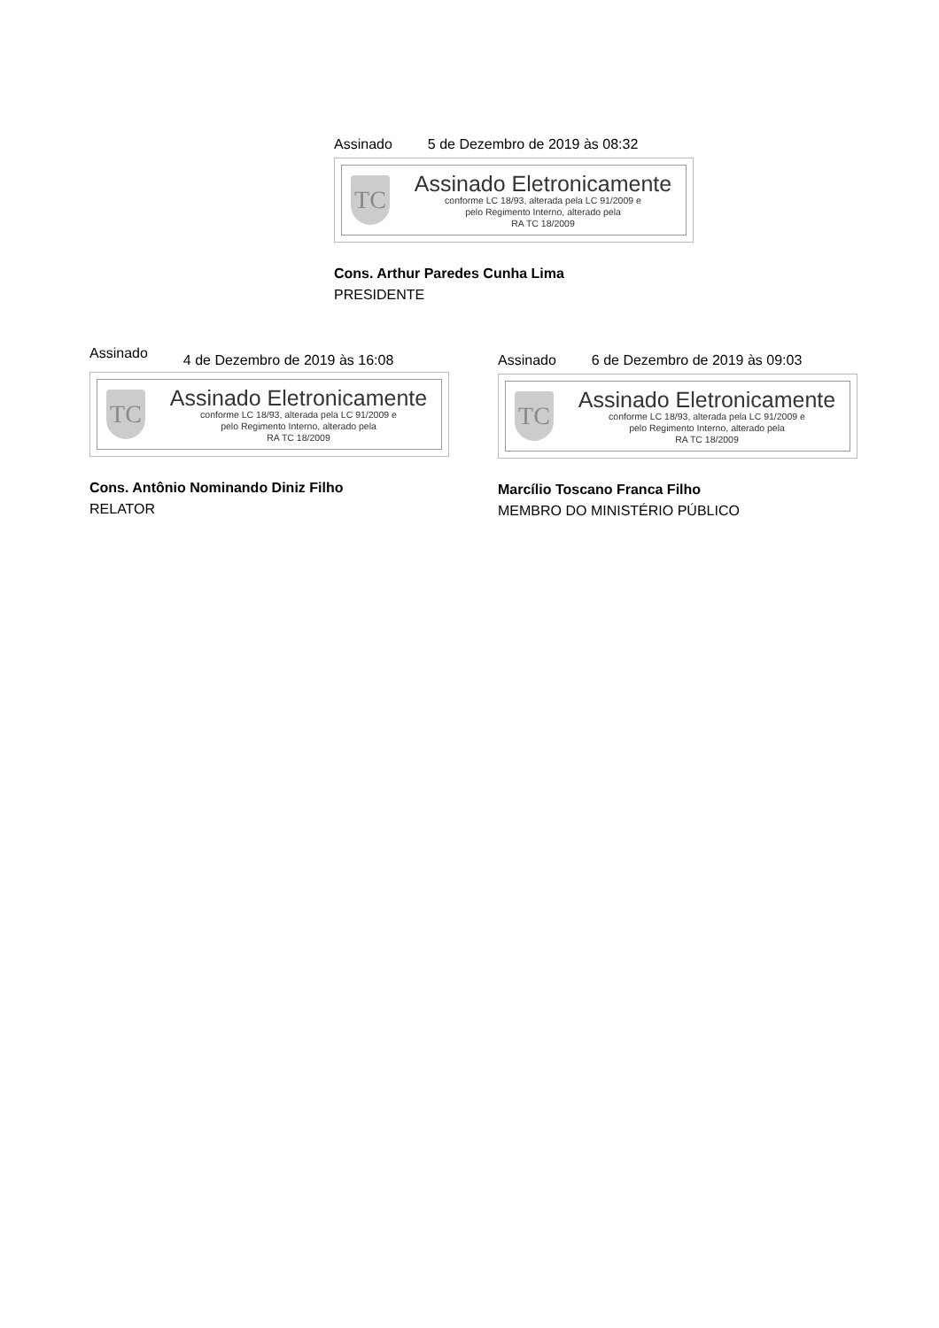Assinado 5 de Dezembro de 2019 às 08:32
TC
Assinado Eletronicamente
conforme LC 18/93, alterada pela LC 91/2009 e
pelo Regimento Interno, alterado pela
RA TC 18/2009
Cons. Arthur Paredes Cunha Lima
PRESIDENTE
Assinado 4 de Dezembro de 2019 às 16:08
TC
Assinado Eletronicamente
conforme LC 18/93, alterada pela LC 91/2009 e
pelo Regimento Interno, alterado pela
RA TC 18/2009
Cons. Antônio Nominando Diniz Filho
RELATOR
Assinado 6 de Dezembro de 2019 às 09:03
TC
Assinado Eletronicamente
conforme LC 18/93, alterada pela LC 91/2009 e
pelo Regimento Interno, alterado pela
RA TC 18/2009
Marcílio Toscano Franca Filho
MEMBRO DO MINISTÉRIO PÚBLICO